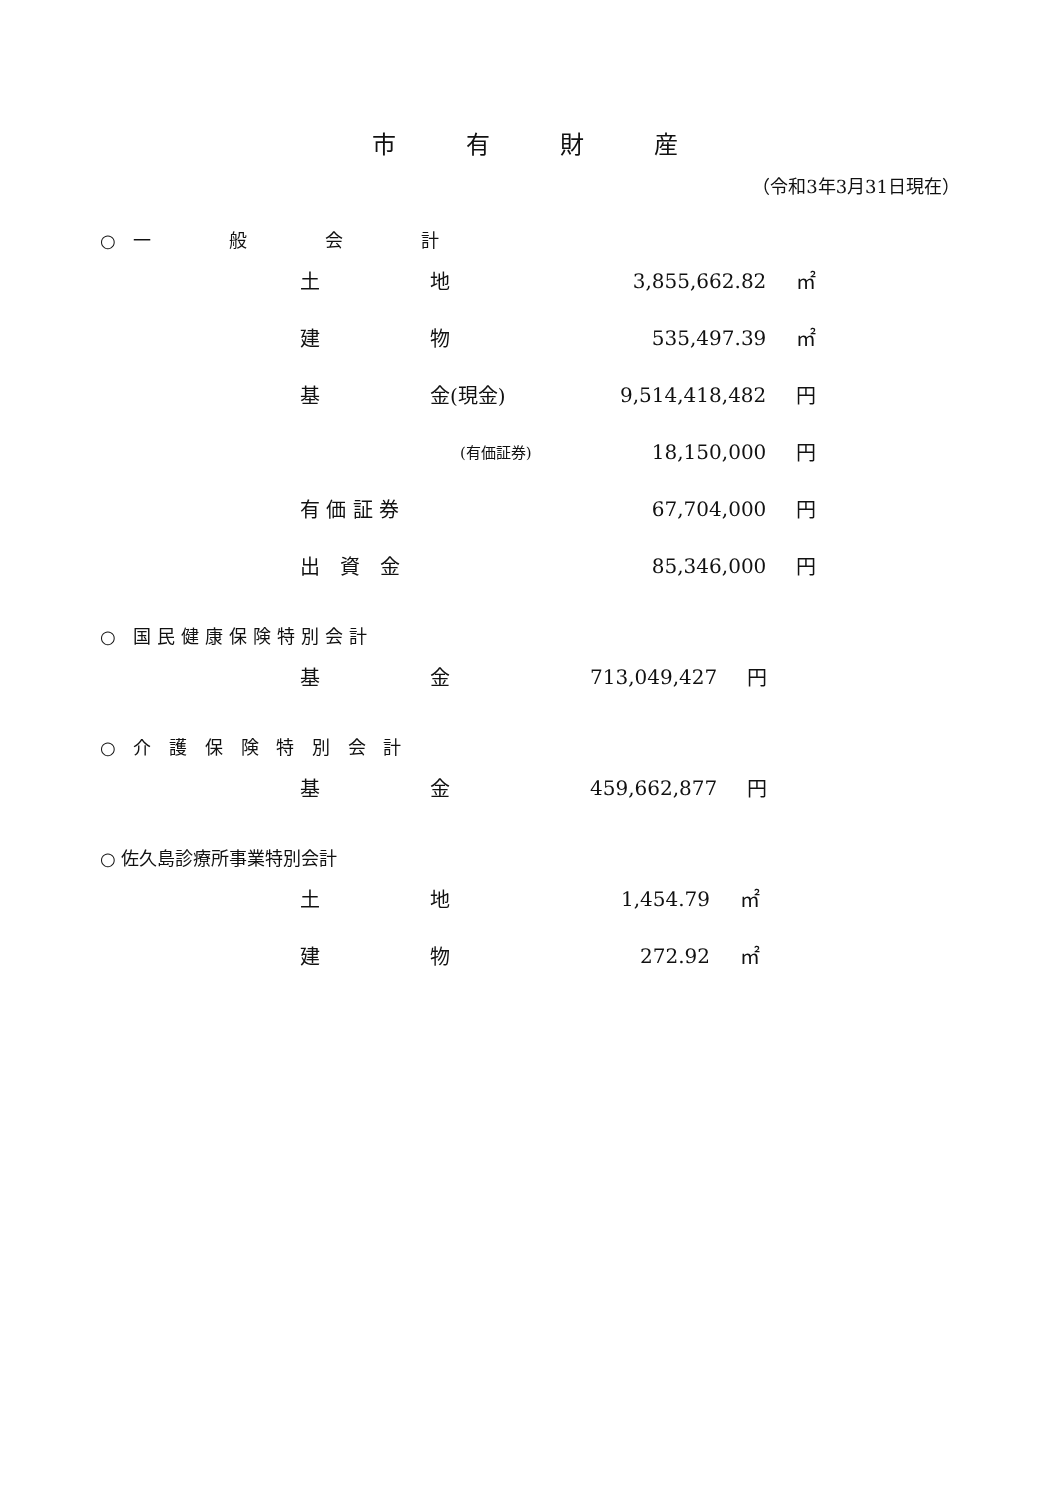市有財産
（令和3年3月31日現在）
○ 一　　　般　　　会　　　計
| 土 | 地 | 3,855,662.82 | ㎡ |
| 建 | 物 | 535,497.39 | ㎡ |
| 基 | 金(現金) | 9,514,418,482 | 円 |
| | (有価証券) | 18,150,000 | 円 |
| 有 価 証 券 | | 67,704,000 | 円 |
| 出 資 金 | | 85,346,000 | 円 |
○ 国民健康保険特別会計
| 基 | 金 | 713,049,427 | 円 |
○ 介 護 保 険 特 別 会 計
| 基 | 金 | 459,662,877 | 円 |
○ 佐久島診療所事業特別会計
| 土 | 地 | 1,454.79 | ㎡ |
| 建 | 物 | 272.92 | ㎡ |